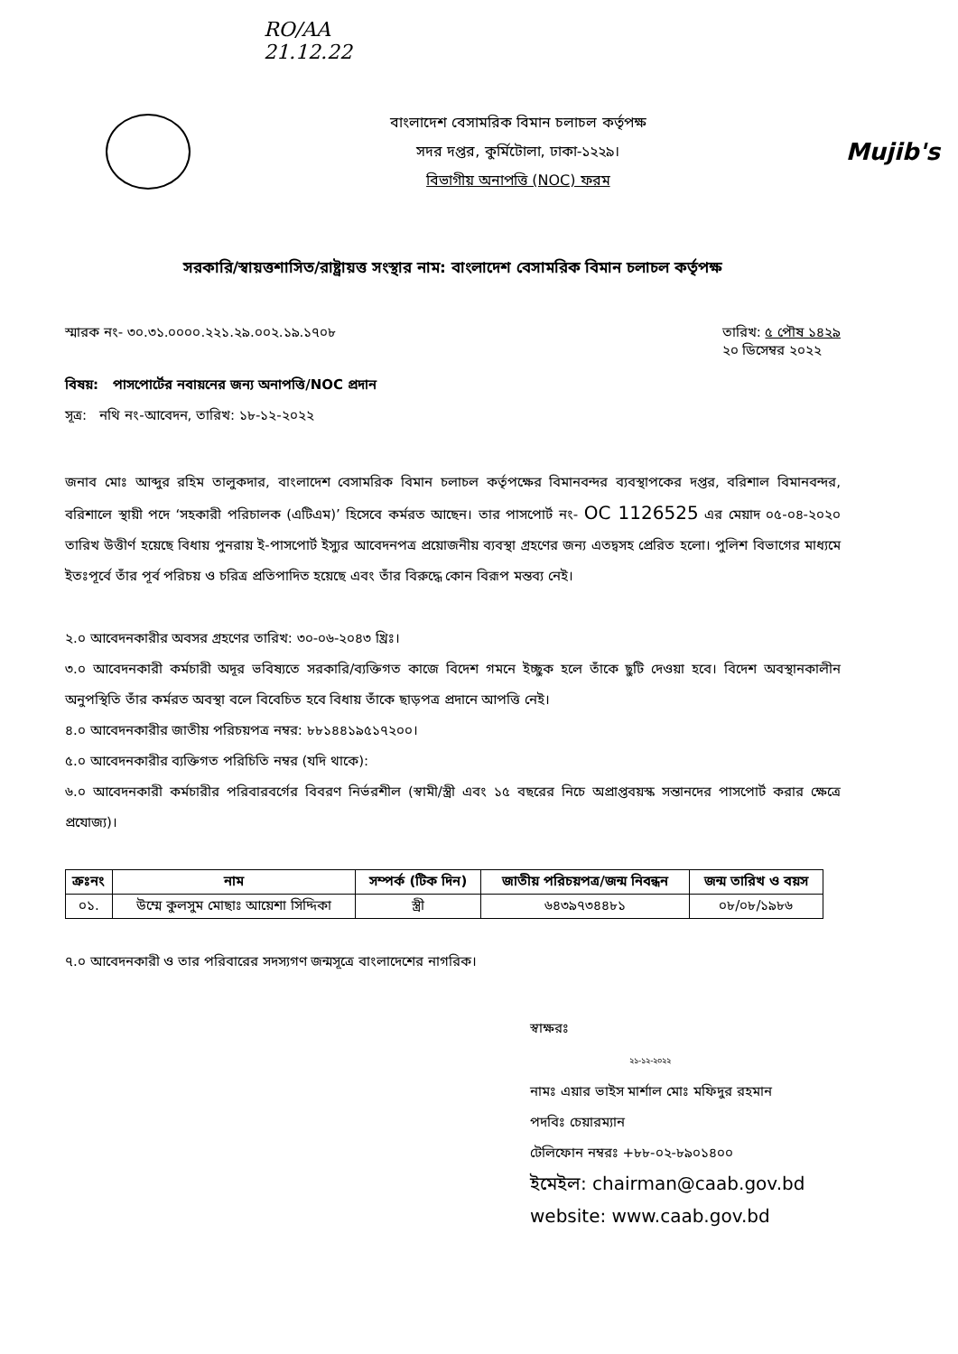RO/AA
21.12.22
বাংলাদেশ বেসামরিক বিমান চলাচল কর্তৃপক্ষ
সদর দপ্তর, কুর্মিটোলা, ঢাকা-১২২৯।
বিভাগীয় অনাপত্তি (NOC) ফরম
Mujib's
সরকারি/স্বায়ত্তশাসিত/রাষ্ট্রায়ত্ত সংস্থার নাম: বাংলাদেশ বেসামরিক বিমান চলাচল কর্তৃপক্ষ
স্মারক নং- ৩০.৩১.০০০০.২২১.২৯.০০২.১৯.১৭০৮ তারিখ: ৫ পৌষ ১৪২৯
২০ ডিসেম্বর ২০২২
বিষয়: পাসপোর্টের নবায়নের জন্য অনাপত্তি/NOC প্রদান
সূত্র: নথি নং-আবেদন, তারিখ: ১৮-১২-২০২২
জনাব মোঃ আব্দুর রহিম তালুকদার, বাংলাদেশ বেসামরিক বিমান চলাচল কর্তৃপক্ষের বিমানবন্দর ব্যবস্থাপকের দপ্তর, বরিশাল বিমানবন্দর, বরিশালে স্থায়ী পদে ‘সহকারী পরিচালক (এটিএম)’ হিসেবে কর্মরত আছেন। তার পাসপোর্ট নং- OC 1126525 এর মেয়াদ ০৫-০৪-২০২০ তারিখ উত্তীর্ণ হয়েছে বিধায় পুনরায় ই-পাসপোর্ট ইস্যুর আবেদনপত্র প্রয়োজনীয় ব্যবস্থা গ্রহণের জন্য এতদ্বসহ প্রেরিত হলো। পুলিশ বিভাগের মাধ্যমে ইতঃপূর্বে তাঁর পূর্ব পরিচয় ও চরিত্র প্রতিপাদিত হয়েছে এবং তাঁর বিরুদ্ধে কোন বিরূপ মন্তব্য নেই।
২.০ আবেদনকারীর অবসর গ্রহণের তারিখ: ৩০-০৬-২০৪৩ খ্রিঃ।
৩.০ আবেদনকারী কর্মচারী অদূর ভবিষ্যতে সরকারি/ব্যক্তিগত কাজে বিদেশ গমনে ইচ্ছুক হলে তাঁকে ছুটি দেওয়া হবে। বিদেশ অবস্থানকালীন অনুপস্থিতি তাঁর কর্মরত অবস্থা বলে বিবেচিত হবে বিধায় তাঁকে ছাড়পত্র প্রদানে আপত্তি নেই।
৪.০ আবেদনকারীর জাতীয় পরিচয়পত্র নম্বর: ৮৮১৪৪১৯৫১৭২০০।
৫.০ আবেদনকারীর ব্যক্তিগত পরিচিতি নম্বর (যদি থাকে):
৬.০ আবেদনকারী কর্মচারীর পরিবারবর্গের বিবরণ নির্ভরশীল (স্বামী/স্ত্রী এবং ১৫ বছরের নিচে অপ্রাপ্তবয়স্ক সন্তানদের পাসপোর্ট করার ক্ষেত্রে প্রযোজ্য)।
| ক্রঃনং | নাম | সম্পর্ক (টিক দিন) | জাতীয় পরিচয়পত্র/জন্ম নিবন্ধন | জন্ম তারিখ ও বয়স |
| --- | --- | --- | --- | --- |
| ০১. | উম্মে কুলসুম মোছাঃ আয়েশা সিদ্দিকা | স্ত্রী | ৬৪৩৯৭৩৪৪৮১ | ০৮/০৮/১৯৮৬ |
৭.০ আবেদনকারী ও তার পরিবারের সদস্যগণ জন্মসূত্রে বাংলাদেশের নাগরিক।
স্বাক্ষরঃ
২১-১২-২০২২
নামঃ এয়ার ভাইস মার্শাল মোঃ মফিদুর রহমান
পদবিঃ চেয়ারম্যান
টেলিফোন নম্বরঃ +৮৮-০২-৮৯০১৪০০
ইমেইল: chairman@caab.gov.bd
website: www.caab.gov.bd